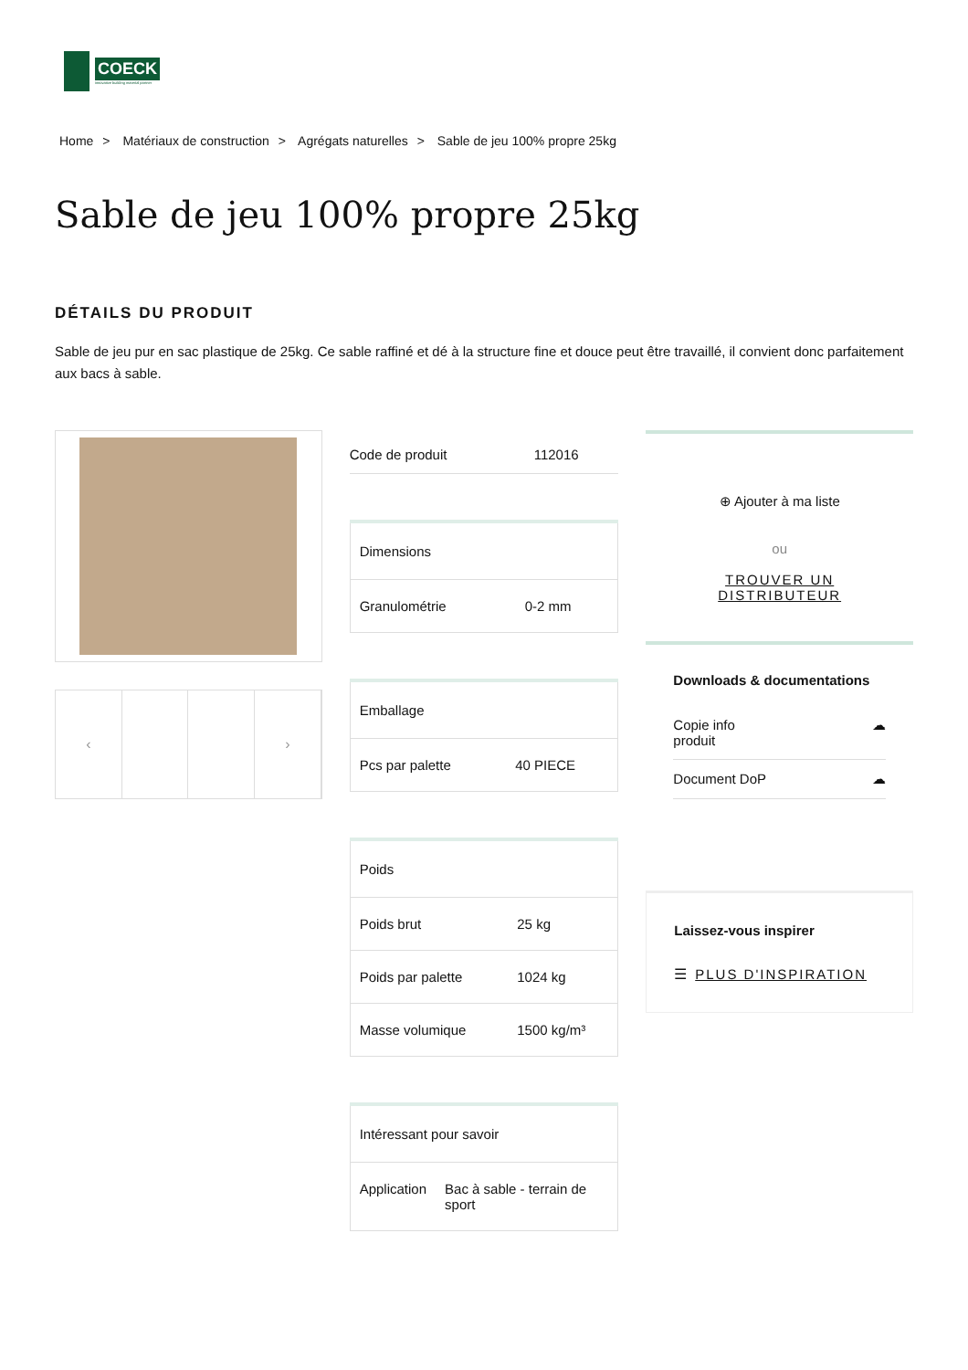COECK
innovative building material partner
Home > Matériaux de construction > Agrégats naturelles > Sable de jeu 100% propre 25kg
Sable de jeu 100% propre 25kg
DÉTAILS DU PRODUIT
Sable de jeu pur en sac plastique de 25kg. Ce sable raffiné et dé à la structure fine et douce peut être travaillé, il convient donc parfaitement aux bacs à sable.
‹ ›
| Code de produit | 112016 |
| Dimensions | |
| --- | --- |
| Granulométrie | 0-2 mm |
| Emballage | |
| --- | --- |
| Pcs par palette | 40 PIECE |
| Poids | |
| --- | --- |
| Poids brut | 25 kg |
| Poids par palette | 1024 kg |
| Masse volumique | 1500 kg/m³ |
| Intéressant pour savoir | |
| --- | --- |
| Application | Bac à sable - terrain de sport |
⊕ Ajouter à ma liste
ou
TROUVER UN
DISTRIBUTEUR
Downloads & documentations
Copie info
produit ☁
Document DoP ☁
Laissez-vous inspirer
☰ PLUS D'INSPIRATION